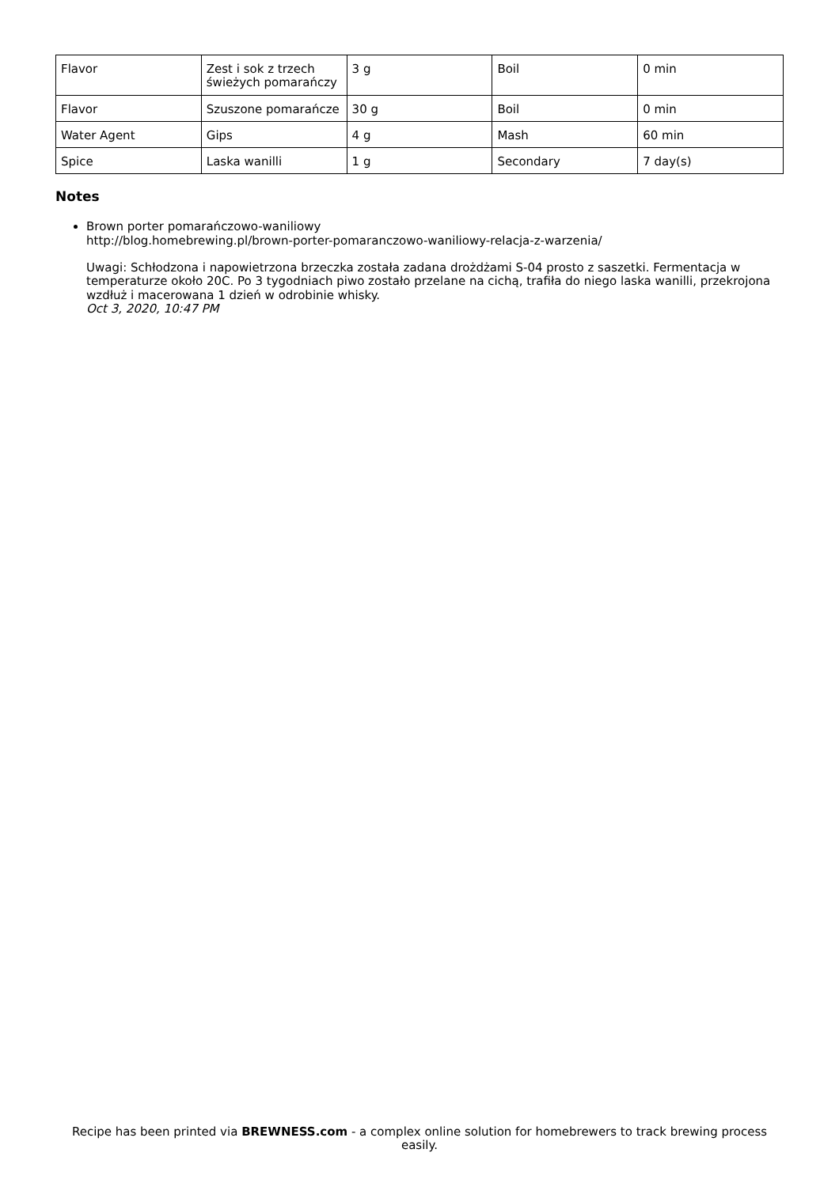| Flavor | Zest i sok z trzech świeżych pomarańczy | 3 g | Boil | 0 min |
| Flavor | Szuszone pomarańcze | 30 g | Boil | 0 min |
| Water Agent | Gips | 4 g | Mash | 60 min |
| Spice | Laska wanilli | 1 g | Secondary | 7 day(s) |
Notes
Brown porter pomarańczowo-waniliowy
http://blog.homebrewing.pl/brown-porter-pomaranczowo-waniliowy-relacja-z-warzenia/
Uwagi: Schłodzona i napowietrzona brzeczka została zadana drożdżami S-04 prosto z saszetki. Fermentacja w temperaturze około 20C. Po 3 tygodniach piwo zostało przelane na cichą, trafiła do niego laska wanilli, przekrojona wzdłuż i macerowana 1 dzień w odrobinie whisky.
Oct 3, 2020, 10:47 PM
Recipe has been printed via BREWNESS.com - a complex online solution for homebrewers to track brewing process easily.